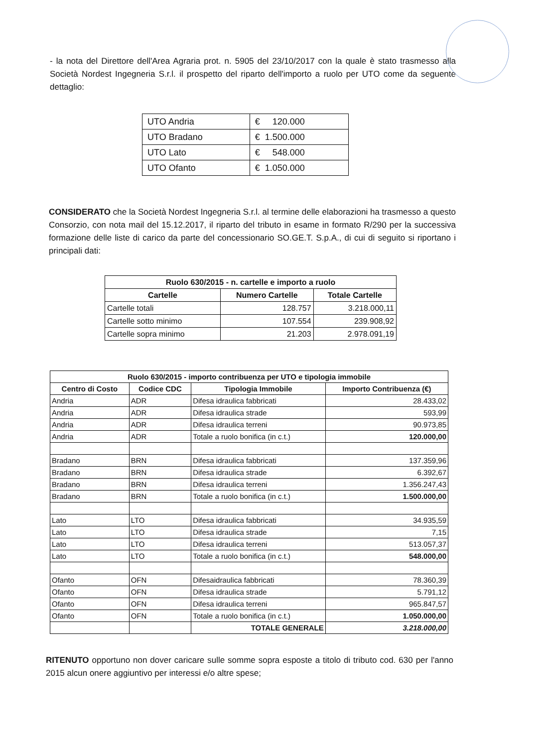- la nota del Direttore dell'Area Agraria prot. n. 5905 del 23/10/2017 con la quale è stato trasmesso alla Società Nordest Ingegneria S.r.l. il prospetto del riparto dell'importo a ruolo per UTO come da seguente dettaglio:
| UTO Andria | € 120.000 |
| UTO Bradano | € 1.500.000 |
| UTO Lato | € 548.000 |
| UTO Ofanto | € 1.050.000 |
CONSIDERATO che la Società Nordest Ingegneria S.r.l. al termine delle elaborazioni ha trasmesso a questo Consorzio, con nota mail del 15.12.2017, il riparto del tributo in esame in formato R/290 per la successiva formazione delle liste di carico da parte del concessionario SO.GE.T. S.p.A., di cui di seguito si riportano i principali dati:
| Ruolo 630/2015 - n. cartelle e importo a ruolo | | |
| --- | --- | --- |
| Cartelle | Numero Cartelle | Totale Cartelle |
| Cartelle totali | 128.757 | 3.218.000,11 |
| Cartelle sotto minimo | 107.554 | 239.908,92 |
| Cartelle sopra minimo | 21.203 | 2.978.091,19 |
| Ruolo 630/2015 - importo contribuenza per UTO e tipologia immobile | | | |
| --- | --- | --- | --- |
| Centro di Costo | Codice CDC | Tipologia Immobile | Importo Contribuenza (€) |
| Andria | ADR | Difesa idraulica fabbricati | 28.433,02 |
| Andria | ADR | Difesa idraulica strade | 593,99 |
| Andria | ADR | Difesa idraulica terreni | 90.973,85 |
| Andria | ADR | Totale a ruolo bonifica (in c.t.) | 120.000,00 |
| Bradano | BRN | Difesa idraulica fabbricati | 137.359,96 |
| Bradano | BRN | Difesa idraulica strade | 6.392,67 |
| Bradano | BRN | Difesa idraulica terreni | 1.356.247,43 |
| Bradano | BRN | Totale a ruolo bonifica (in c.t.) | 1.500.000,00 |
| Lato | LTO | Difesa idraulica fabbricati | 34.935,59 |
| Lato | LTO | Difesa idraulica strade | 7,15 |
| Lato | LTO | Difesa idraulica terreni | 513.057,37 |
| Lato | LTO | Totale a ruolo bonifica (in c.t.) | 548.000,00 |
| Ofanto | OFN | Difesaidraulica fabbricati | 78.360,39 |
| Ofanto | OFN | Difesa idraulica strade | 5.791,12 |
| Ofanto | OFN | Difesa idraulica terreni | 965.847,57 |
| Ofanto | OFN | Totale a ruolo bonifica (in c.t.) | 1.050.000,00 |
| | | TOTALE GENERALE | 3.218.000,00 |
RITENUTO opportuno non dover caricare sulle somme sopra esposte a titolo di tributo cod. 630 per l'anno 2015 alcun onere aggiuntivo per interessi e/o altre spese;